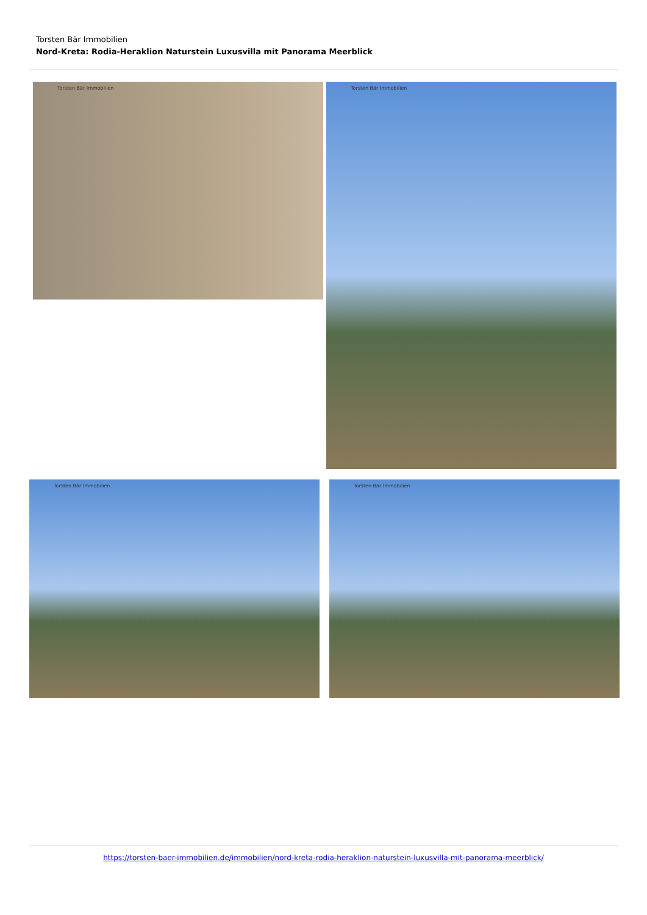Torsten Bär Immobilien
Nord-Kreta: Rodia-Heraklion Naturstein Luxusvilla mit Panorama Meerblick
Torsten Bär Immobilien Torsten Bär Immobilien
Torsten Bär Immobilien Torsten Bär Immobilien
https://torsten-baer-immobilien.de/immobilien/nord-kreta-rodia-heraklion-naturstein-luxusvilla-mit-panorama-meerblick/